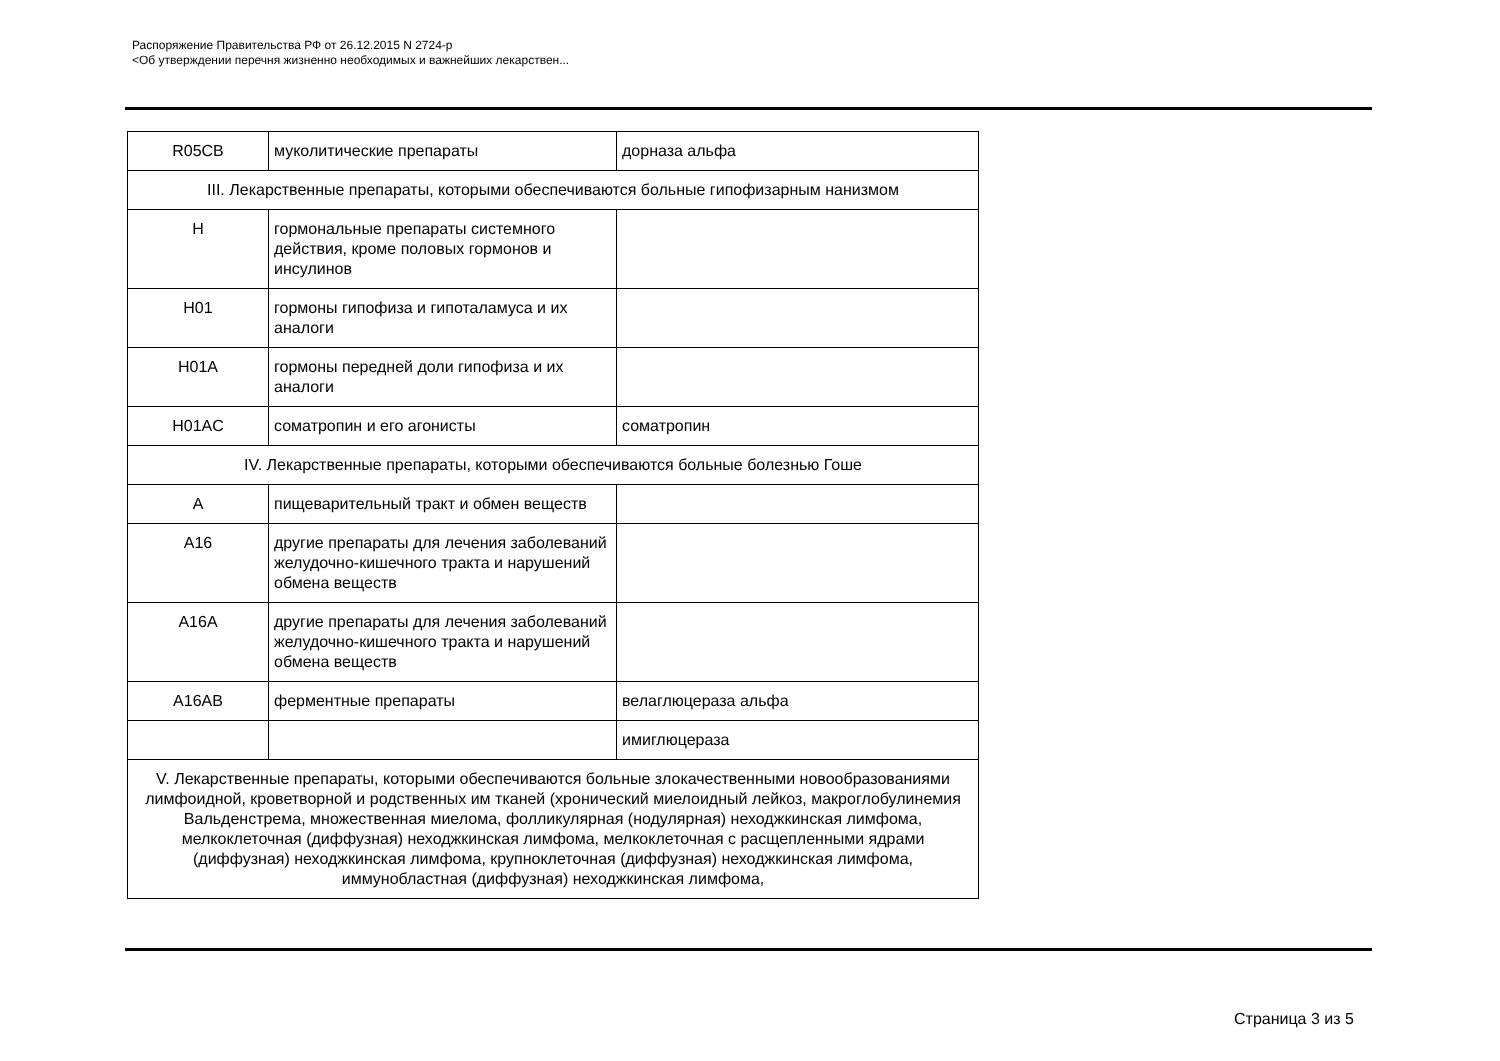Распоряжение Правительства РФ от 26.12.2015 N 2724-р
<Об утверждении перечня жизненно необходимых и важнейших лекарствен...
| R05CB | муколитические препараты | дорназа альфа |
| III. Лекарственные препараты, которыми обеспечиваются больные гипофизарным нанизмом | | |
| H | гормональные препараты системного действия, кроме половых гормонов и инсулинов | |
| H01 | гормоны гипофиза и гипоталамуса и их аналоги | |
| H01A | гормоны передней доли гипофиза и их аналоги | |
| H01AC | соматропин и его агонисты | соматропин |
| IV. Лекарственные препараты, которыми обеспечиваются больные болезнью Гоше | | |
| A | пищеварительный тракт и обмен веществ | |
| A16 | другие препараты для лечения заболеваний желудочно-кишечного тракта и нарушений обмена веществ | |
| A16A | другие препараты для лечения заболеваний желудочно-кишечного тракта и нарушений обмена веществ | |
| A16AB | ферментные препараты | велаглюцераза альфа |
| | | имиглюцераза |
| V. Лекарственные препараты, которыми обеспечиваются больные злокачественными новообразованиями лимфоидной, кроветворной и родственных им тканей (хронический миелоидный лейкоз, макроглобулинемия Вальденстрема, множественная миелома, фолликулярная (нодулярная) неходжкинская лимфома, мелкоклеточная (диффузная) неходжкинская лимфома, мелкоклеточная с расщепленными ядрами (диффузная) неходжкинская лимфома, крупноклеточная (диффузная) неходжкинская лимфома, иммунобластная (диффузная) неходжкинская лимфома, | | |
Страница 3 из 5